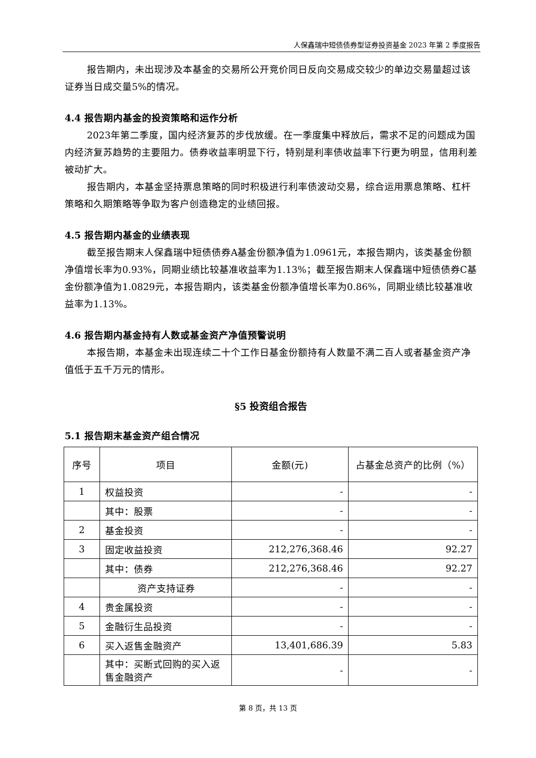人保鑫瑞中短债债券型证券投资基金 2023 年第 2 季度报告
报告期内，未出现涉及本基金的交易所公开竞价同日反向交易成交较少的单边交易量超过该证券当日成交量5%的情况。
4.4 报告期内基金的投资策略和运作分析
2023年第二季度，国内经济复苏的步伐放缓。在一季度集中释放后，需求不足的问题成为国内经济复苏趋势的主要阻力。债券收益率明显下行，特别是利率债收益率下行更为明显，信用利差被动扩大。
报告期内，本基金坚持票息策略的同时积极进行利率债波动交易，综合运用票息策略、杠杆策略和久期策略等争取为客户创造稳定的业绩回报。
4.5 报告期内基金的业绩表现
截至报告期末人保鑫瑞中短债债券A基金份额净值为1.0961元，本报告期内，该类基金份额净值增长率为0.93%，同期业绩比较基准收益率为1.13%；截至报告期末人保鑫瑞中短债债券C基金份额净值为1.0829元，本报告期内，该类基金份额净值增长率为0.86%，同期业绩比较基准收益率为1.13%。
4.6 报告期内基金持有人数或基金资产净值预警说明
本报告期，本基金未出现连续二十个工作日基金份额持有人数量不满二百人或者基金资产净值低于五千万元的情形。
§5 投资组合报告
5.1 报告期末基金资产组合情况
| 序号 | 项目 | 金额(元) | 占基金总资产的比例（%） |
| --- | --- | --- | --- |
| 1 | 权益投资 | - | - |
| | 其中：股票 | - | - |
| 2 | 基金投资 | - | - |
| 3 | 固定收益投资 | 212,276,368.46 | 92.27 |
| | 其中：债券 | 212,276,368.46 | 92.27 |
| | 资产支持证券 | - | - |
| 4 | 贵金属投资 | - | - |
| 5 | 金融衍生品投资 | - | - |
| 6 | 买入返售金融资产 | 13,401,686.39 | 5.83 |
| | 其中：买断式回购的买入返售金融资产 | - | - |
第 8 页，共 13 页